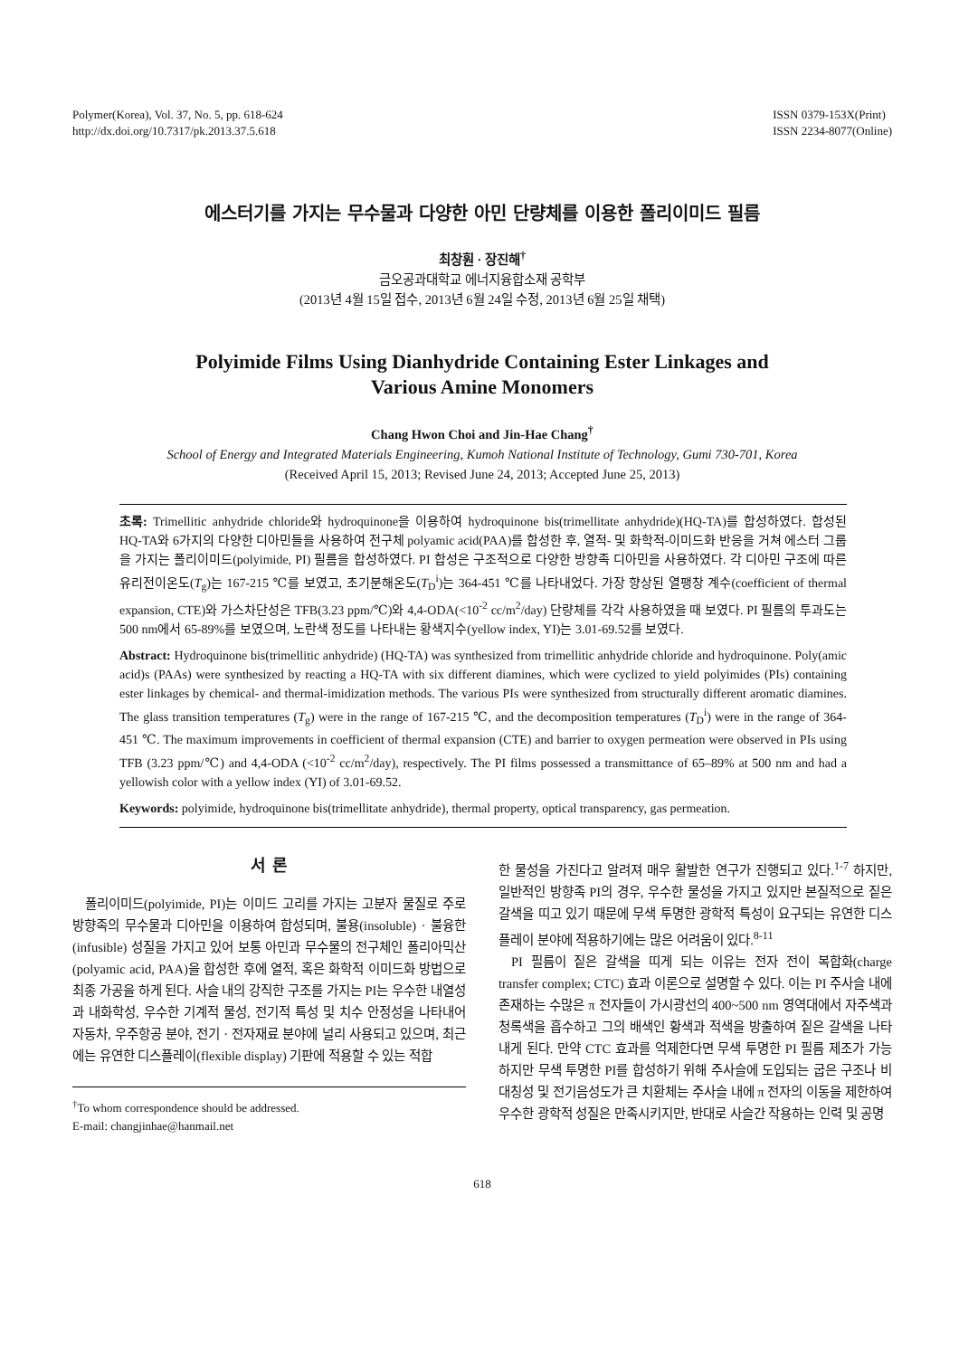Polymer(Korea), Vol. 37, No. 5, pp. 618-624
http://dx.doi.org/10.7317/pk.2013.37.5.618
ISSN 0379-153X(Print)
ISSN 2234-8077(Online)
에스터기를 가지는 무수물과 다양한 아민 단량체를 이용한 폴리이미드 필름
최창훤 · 장진해<sup>†</sup>
금오공과대학교 에너지융합소재 공학부
(2013년 4월 15일 접수, 2013년 6월 24일 수정, 2013년 6월 25일 채택)
Polyimide Films Using Dianhydride Containing Ester Linkages and
Various Amine Monomers
Chang Hwon Choi and Jin-Hae Chang<sup>†</sup>
School of Energy and Integrated Materials Engineering, Kumoh National Institute of Technology, Gumi 730-701, Korea
(Received April 15, 2013; Revised June 24, 2013; Accepted June 25, 2013)
초록: Trimellitic anhydride chloride와 hydroquinone을 이용하여 hydroquinone bis(trimellitate anhydride)(HQ-TA)를 합성하였다. 합성된 HQ-TA와 6가지의 다양한 디아민들을 사용하여 전구체 polyamic acid(PAA)를 합성한 후, 열적- 및 화학적-이미드화 반응을 거쳐 에스터 그룹을 가지는 폴리이미드(polyimide, PI) 필름을 합성하였다. PI 합성은 구조적으로 다양한 방향족 디아민을 사용하였다. 각 디아민 구조에 따른 유리전이온도(T<sub>g</sub>)는 167-215 ℃를 보였고, 초기분해온도(T<sub>D</sub><sup>i</sup>)는 364-451 ℃를 나타내었다. 가장 향상된 열팽창 계수(coefficient of thermal expansion, CTE)와 가스차단성은 TFB(3.23 ppm/℃)와 4,4-ODA(<10<sup>-2</sup> cc/m<sup>2</sup>/day) 단량체를 각각 사용하였을 때 보였다. PI 필름의 투과도는 500 nm에서 65-89%를 보였으며, 노란색 정도를 나타내는 황색지수(yellow index, YI)는 3.01-69.52를 보였다.
Abstract: Hydroquinone bis(trimellitic anhydride) (HQ-TA) was synthesized from trimellitic anhydride chloride and hydroquinone. Poly(amic acid)s (PAAs) were synthesized by reacting a HQ-TA with six different diamines, which were cyclized to yield polyimides (PIs) containing ester linkages by chemical- and thermal-imidization methods. The various PIs were synthesized from structurally different aromatic diamines. The glass transition temperatures (T<sub>g</sub>) were in the range of 167-215 ℃, and the decomposition temperatures (T<sub>D</sub><sup>i</sup>) were in the range of 364-451 ℃. The maximum improvements in coefficient of thermal expansion (CTE) and barrier to oxygen permeation were observed in PIs using TFB (3.23 ppm/℃) and 4,4-ODA (<10<sup>-2</sup> cc/m<sup>2</sup>/day), respectively. The PI films possessed a transmittance of 65–89% at 500 nm and had a yellowish color with a yellow index (YI) of 3.01-69.52.
Keywords: polyimide, hydroquinone bis(trimellitate anhydride), thermal property, optical transparency, gas permeation.
서 론
폴리이미드(polyimide, PI)는 이미드 고리를 가지는 고분자 물질로 주로 방향족의 무수물과 디아민을 이용하여 합성되며, 불용(insoluble) · 불융한(infusible) 성질을 가지고 있어 보통 아민과 무수물의 전구체인 폴리아믹산(polyamic acid, PAA)을 합성한 후에 열적, 혹은 화학적 이미드화 방법으로 최종 가공을 하게 된다. 사슬 내의 강직한 구조를 가지는 PI는 우수한 내열성과 내화학성, 우수한 기계적 물성, 전기적 특성 및 치수 안정성을 나타내어 자동차, 우주항공 분야, 전기 · 전자재료 분야에 널리 사용되고 있으며, 최근에는 유연한 디스플레이(flexible display) 기판에 적용할 수 있는 적합
<sup>†</sup> To whom correspondence should be addressed.
E-mail: changjinhae@hanmail.net
한 물성을 가진다고 알려져 매우 활발한 연구가 진행되고 있다.<sup>1-7</sup> 하지만, 일반적인 방향족 PI의 경우, 우수한 물성을 가지고 있지만 본질적으로 짙은 갈색을 띠고 있기 때문에 무색 투명한 광학적 특성이 요구되는 유연한 디스플레이 분야에 적용하기에는 많은 어려움이 있다.<sup>8-11</sup>
PI 필름이 짙은 갈색을 띠게 되는 이유는 전자 전이 복합화(charge transfer complex; CTC) 효과 이론으로 설명할 수 있다. 이는 PI 주사슬 내에 존재하는 수많은 π 전자들이 가시광선의 400~500 nm 영역대에서 자주색과 청록색을 흡수하고 그의 배색인 황색과 적색을 방출하여 짙은 갈색을 나타내게 된다. 만약 CTC 효과를 억제한다면 무색 투명한 PI 필름 제조가 가능하지만 무색 투명한 PI를 합성하기 위해 주사슬에 도입되는 굽은 구조나 비대칭성 및 전기음성도가 큰 치환체는 주사슬 내에 π 전자의 이동을 제한하여 우수한 광학적 성질은 만족시키지만, 반대로 사슬간 작용하는 인력 및 공명
618